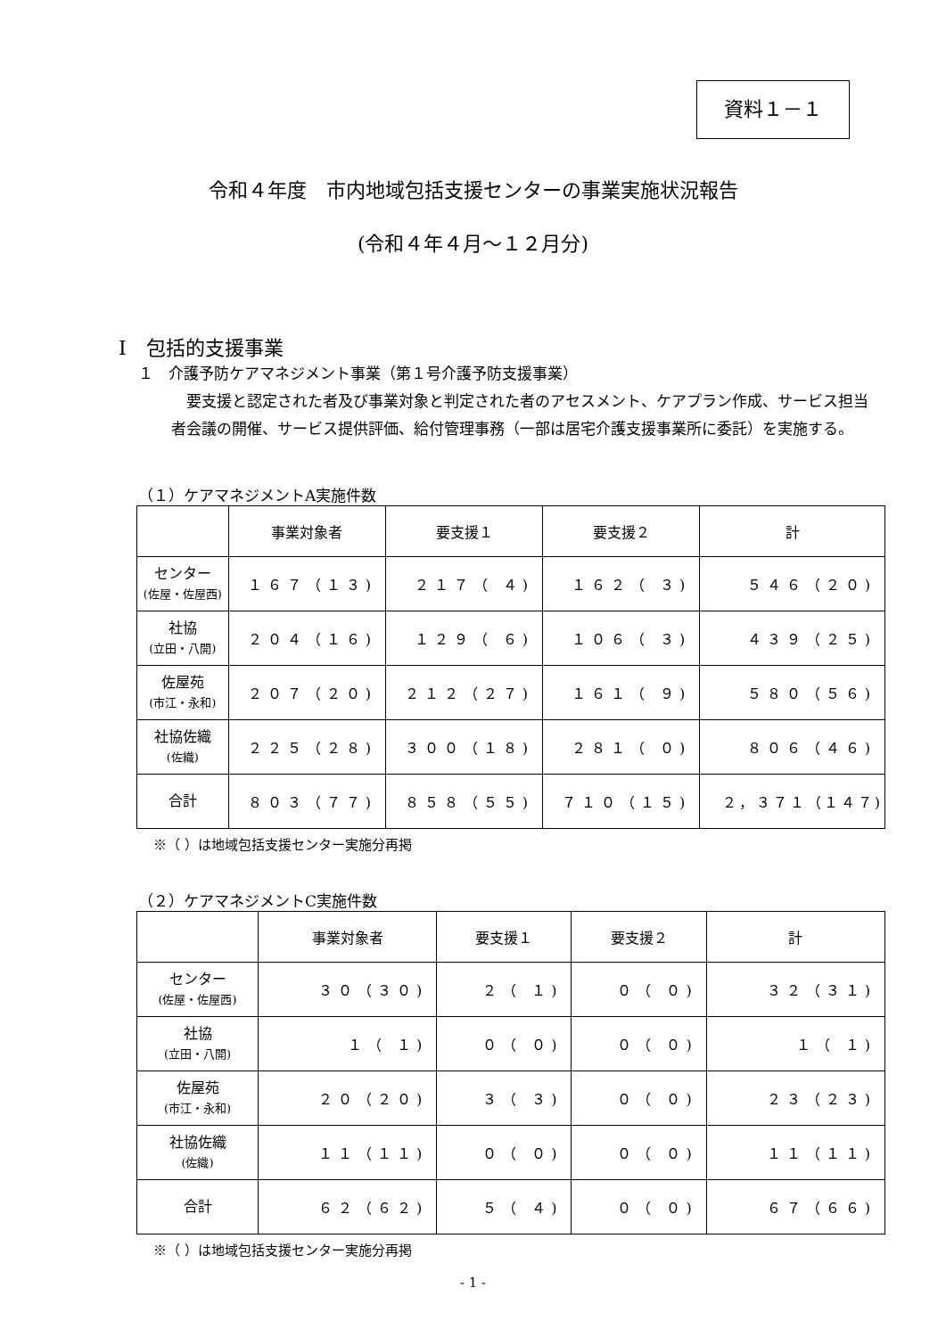資料１－１
令和４年度　市内地域包括支援センターの事業実施状況報告
(令和４年４月～１２月分)
Ⅰ　包括的支援事業
１　介護予防ケアマネジメント事業（第１号介護予防支援事業）
　要支援と認定された者及び事業対象と判定された者のアセスメント、ケアプラン作成、サービス担当者会議の開催、サービス提供評価、給付管理事務（一部は居宅介護支援事業所に委託）を実施する。
（１）ケアマネジメントA実施件数
| | 事業対象者 | 要支援１ | 要支援２ | 計 |
| --- | --- | --- | --- | --- |
| センター (佐屋・佐屋西) | １６７（１３) | ２１７（ ４) | １６２（ ３) | ５４６（２０) |
| 社協 (立田・八開) | ２０４（１６) | １２９（ ６) | １０６（ ３) | ４３９（２５) |
| 佐屋苑 (市江・永和) | ２０７（２０) | ２１２（２７) | １６１（ ９) | ５８０（５６) |
| 社協佐織 (佐織) | ２２５（２８) | ３００（１８) | ２８１（ ０) | ８０６（４６) |
| 合計 | ８０３（７７) | ８５８（５５) | ７１０（１５) | ２，３７１（１４７) |
※（ ）は地域包括支援センター実施分再掲
（２）ケアマネジメントC実施件数
| | 事業対象者 | 要支援１ | 要支援２ | 計 |
| --- | --- | --- | --- | --- |
| センター (佐屋・佐屋西) | ３０（３０) | ２（ １) | ０（ ０) | ３２（３１) |
| 社協 (立田・八開) | １（ １) | ０（ ０) | ０（ ０) | １（ １) |
| 佐屋苑 (市江・永和) | ２０（２０) | ３（ ３) | ０（ ０) | ２３（２３) |
| 社協佐織 (佐織) | １１（１１) | ０（ ０) | ０（ ０) | １１（１１) |
| 合計 | ６２（６２) | ５（ ４) | ０（ ０) | ６７（６６) |
※（ ）は地域包括支援センター実施分再掲
- 1 -